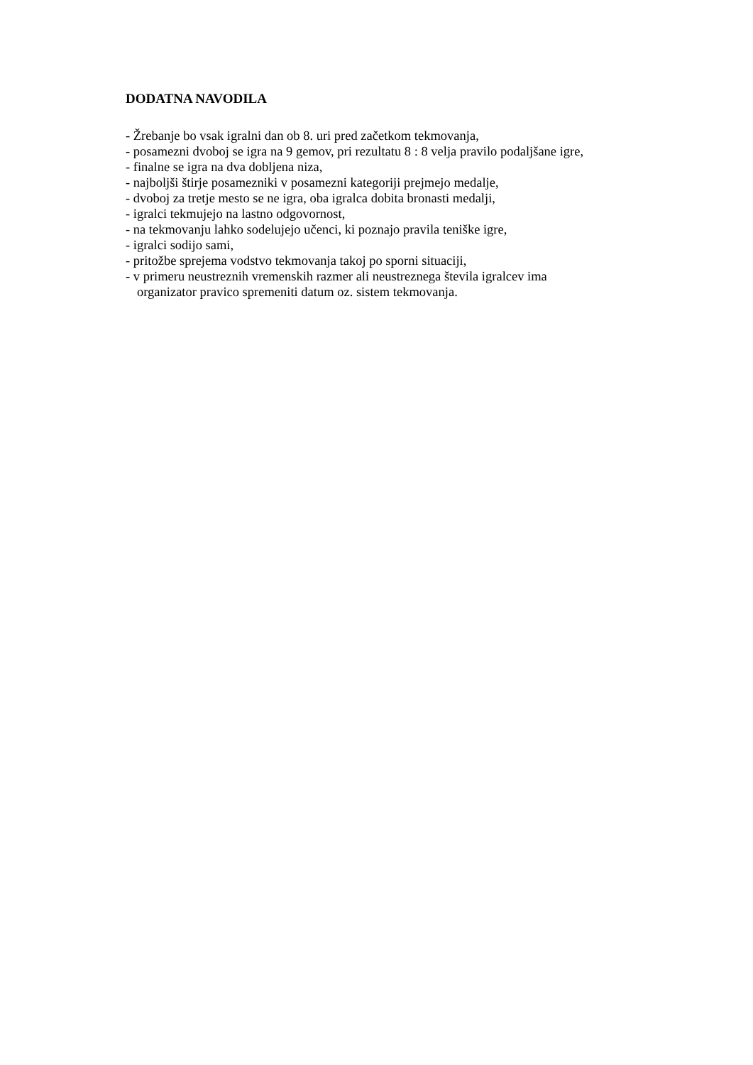DODATNA NAVODILA
- Žrebanje bo vsak igralni dan ob 8. uri pred začetkom tekmovanja,
- posamezni dvoboj se igra na 9 gemov, pri rezultatu 8 : 8 velja pravilo podaljšane igre,
- finalne se igra na dva dobljena niza,
- najboljši štirje posamezniki v posamezni kategoriji prejmejo medalje,
- dvoboj za tretje mesto se ne igra, oba igralca dobita bronasti medalji,
- igralci tekmujejo na lastno odgovornost,
- na tekmovanju lahko sodelujejo učenci, ki poznajo pravila teniške igre,
- igralci sodijo sami,
- pritožbe sprejema vodstvo tekmovanja takoj po sporni situaciji,
- v primeru neustreznih vremenskih razmer ali neustreznega števila igralcev ima
organizator pravico spremeniti datum oz. sistem tekmovanja.